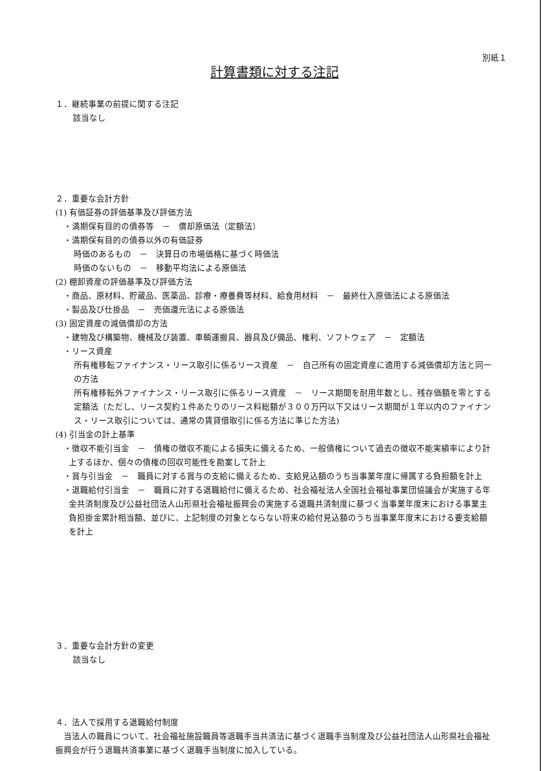別紙１
計算書類に対する注記
１．継続事業の前提に関する注記
該当なし
２．重要な会計方針
(1) 有価証券の評価基準及び評価方法
・満期保有目的の債券等　－　償却原価法（定額法）
・満期保有目的の債券以外の有価証券
時価のあるもの　－　決算日の市場価格に基づく時価法
時価のないもの　－　移動平均法による原価法
(2) 棚卸資産の評価基準及び評価方法
・商品、原材料、貯蔵品、医薬品、診療・療養費等材料、給食用材料　－　最終仕入原価法による原価法
・製品及び仕掛品　－　売価還元法による原価法
(3) 固定資産の減価償却の方法
・建物及び構築物、機械及び装置、車輌運搬具、器具及び備品、権利、ソフトウェア　－　定額法
・リース資産
所有権移転ファイナンス・リース取引に係るリース資産　－　自己所有の固定資産に適用する減価償却方法と同一の方法
所有権移転外ファイナンス・リース取引に係るリース資産　－　リース期間を耐用年数とし、残存価額を零とする定額法（ただし、リース契約１件あたりのリース料総額が３００万円以下又はリース期間が１年以内のファイナンス・リース取引については、通常の賃貸借取引に係る方法に準じた方法)
(4) 引当金の計上基準
・徴収不能引当金　－　債権の徴収不能による損失に備えるため、一般債権について過去の徴収不能実績率により計上するほか、個々の債権の回収可能性を勘案して計上
・賞与引当金　－　職員に対する賞与の支給に備えるため、支給見込額のうち当事業年度に帰属する負担額を計上
・退職給付引当金　－　職員に対する退職給付に備えるため、社会福祉法人全国社会福祉事業団協議会が実施する年金共済制度及び公益社団法人山形県社会福祉振興会の実施する退職共済制度に基づく当事業年度末における事業主負担掛金累計相当額、並びに、上記制度の対象とならない将来の給付見込額のうち当事業年度末における要支給額を計上
３．重要な会計方針の変更
該当なし
４．法人で採用する退職給付制度
当法人の職員について、社会福祉施設職員等退職手当共済法に基づく退職手当制度及び公益社団法人山形県社会福祉振興会が行う退職共済事業に基づく退職手当制度に加入している。